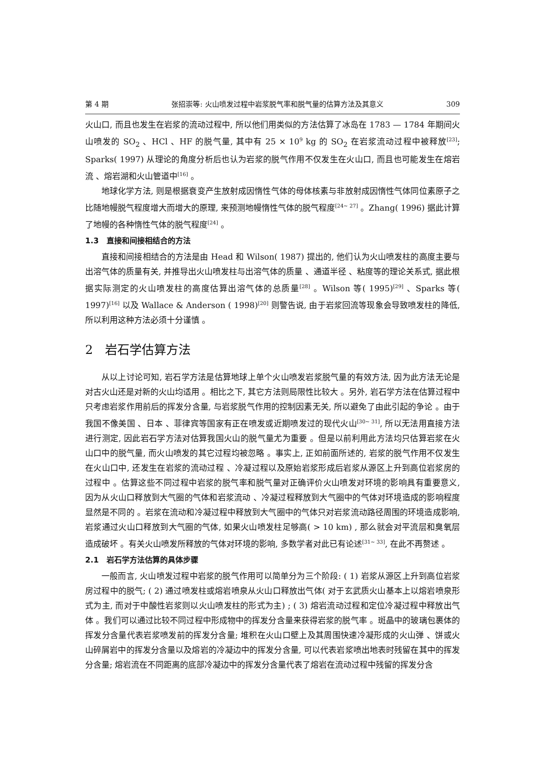第 4 期 张招崇等: 火山喷发过程中岩浆脱气率和脱气量的估算方法及其意义 309
火山口, 而且也发生在岩浆的流动过程中, 所以他们用类似的方法估算了冰岛在 1783 — 1784 年期间火山喷发的 SO<sub>2</sub> 、HCl 、HF 的脱气量, 其中有 25 × 10<sup>9</sup> kg 的 SO<sub>2</sub> 在岩浆流动过程中被释放<sup>[23]</sup>; Sparks( 1997) 从理论的角度分析后也认为岩浆的脱气作用不仅发生在火山口, 而且也可能发生在熔岩流 、熔岩湖和火山管道中<sup>[16]</sup> 。
地球化学方法, 则是根据衰变产生放射成因惰性气体的母体核素与非放射成因惰性气体同位素原子之比随地幔脱气程度增大而增大的原理, 来预测地幔惰性气体的脱气程度<sup>[24~ 27]</sup> 。Zhang( 1996) 据此计算了地幔的各种惰性气体的脱气程度<sup>[24]</sup> 。
1.3　直接和间接相结合的方法
直接和间接相结合的方法是由 Head 和 Wilson( 1987) 提出的, 他们认为火山喷发柱的高度主要与出溶气体的质量有关, 并推导出火山喷发柱与出溶气体的质量 、通道半径 、粘度等的理论关系式, 据此根据实际测定的火山喷发柱的高度估算出溶气体的总质量<sup>[28]</sup> 。Wilson 等( 1995)<sup>[29]</sup> 、Sparks 等( 1997)<sup>[16]</sup> 以及 Wallace & Anderson ( 1998)<sup>[20]</sup> 则警告说, 由于岩浆回流等现象会导致喷发柱的降低, 所以利用这种方法必须十分谨慎 。
2　岩石学估算方法
从以上讨论可知, 岩石学方法是估算地球上单个火山喷发岩浆脱气量的有效方法, 因为此方法无论是对古火山还是对新的火山均适用 。相比之下, 其它方法则局限性比较大 。另外, 岩石学方法在估算过程中只考虑岩浆作用前后的挥发分含量, 与岩浆脱气作用的控制因素无关, 所以避免了由此引起的争论 。由于我国不像美国 、日本 、菲律宾等国家有正在喷发或近期喷发过的现代火山<sup>[30~ 31]</sup>, 所以无法用直接方法进行测定, 因此岩石学方法对估算我国火山的脱气量尤为重要 。但是以前利用此方法均只估算岩浆在火山口中的脱气量, 而火山喷发的其它过程均被忽略 。事实上, 正如前面所述的, 岩浆的脱气作用不仅发生在火山口中, 还发生在岩浆的流动过程 、冷凝过程以及原始岩浆形成后岩浆从源区上升到高位岩浆房的过程中 。估算这些不同过程中岩浆的脱气率和脱气量对正确评价火山喷发对环境的影响具有重要意义, 因为从火山口释放到大气圈的气体和岩浆流动 、冷凝过程释放到大气圈中的气体对环境造成的影响程度显然是不同的 。岩浆在流动和冷凝过程中释放到大气圈中的气体只对岩浆流动路径周围的环境造成影响, 岩浆通过火山口释放到大气圈的气体, 如果火山喷发柱足够高( > 10 km) , 那么就会对平流层和臭氧层造成破坏 。有关火山喷发所释放的气体对环境的影响, 多数学者对此已有论述<sup>[31~ 33]</sup>, 在此不再赘述 。
2.1　岩石学方法估算的具体步骤
一般而言, 火山喷发过程中岩浆的脱气作用可以简单分为三个阶段: ( 1) 岩浆从源区上升到高位岩浆房过程中的脱气; ( 2) 通过喷发柱或熔岩喷泉从火山口释放出气体( 对于玄武质火山基本上以熔岩喷泉形式为主, 而对于中酸性岩浆则以火山喷发柱的形式为主) ; ( 3) 熔岩流动过程和定位冷凝过程中释放出气体 。我们可以通过比较不同过程中形成物中的挥发分含量来获得岩浆的脱气率 。斑晶中的玻璃包裹体的挥发分含量代表岩浆喷发前的挥发分含量; 堆积在火山口壁上及其周围快速冷凝形成的火山弹 、饼或火山碎屑岩中的挥发分含量以及熔岩的冷凝边中的挥发分含量, 可以代表岩浆喷出地表时残留在其中的挥发分含量; 熔岩流在不同距离的底部冷凝边中的挥发分含量代表了熔岩在流动过程中残留的挥发分含